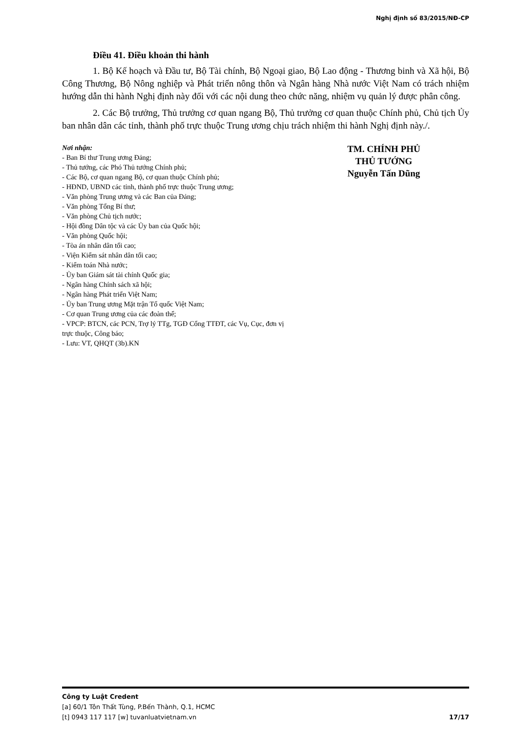Nghị định số 83/2015/NĐ-CP
Điều 41. Điều khoản thi hành
1. Bộ Kế hoạch và Đầu tư, Bộ Tài chính, Bộ Ngoại giao, Bộ Lao động - Thương binh và Xã hội, Bộ Công Thương, Bộ Nông nghiệp và Phát triển nông thôn và Ngân hàng Nhà nước Việt Nam có trách nhiệm hướng dẫn thi hành Nghị định này đối với các nội dung theo chức năng, nhiệm vụ quản lý được phân công.
2. Các Bộ trưởng, Thủ trưởng cơ quan ngang Bộ, Thủ trưởng cơ quan thuộc Chính phủ, Chủ tịch Ủy ban nhân dân các tỉnh, thành phố trực thuộc Trung ương chịu trách nhiệm thi hành Nghị định này./.
Nơi nhận:
- Ban Bí thư Trung ương Đảng;
- Thủ tướng, các Phó Thủ tướng Chính phủ;
- Các Bộ, cơ quan ngang Bộ, cơ quan thuộc Chính phủ;
- HĐND, UBND các tỉnh, thành phố trực thuộc Trung ương;
- Văn phòng Trung ương và các Ban của Đảng;
- Văn phòng Tổng Bí thư;
- Văn phòng Chủ tịch nước;
- Hội đồng Dân tộc và các Ủy ban của Quốc hội;
- Văn phòng Quốc hội;
- Tòa án nhân dân tối cao;
- Viện Kiểm sát nhân dân tối cao;
- Kiểm toán Nhà nước;
- Ủy ban Giám sát tài chính Quốc gia;
- Ngân hàng Chính sách xã hội;
- Ngân hàng Phát triển Việt Nam;
- Ủy ban Trung ương Mặt trận Tổ quốc Việt Nam;
- Cơ quan Trung ương của các đoàn thể;
- VPCP: BTCN, các PCN, Trợ lý TTg, TGĐ Cổng TTĐT, các Vụ, Cục, đơn vị trực thuộc, Công báo;
- Lưu: VT, QHQT (3b).KN
TM. CHÍNH PHỦ
THỦ TƯỚNG
Nguyễn Tấn Dũng
Công ty Luật Credent
[a] 60/1 Tôn Thất Tùng, P.Bến Thành, Q.1, HCMC
[t] 0943 117 117 [w] tuvanluatvietnam.vn 17/17